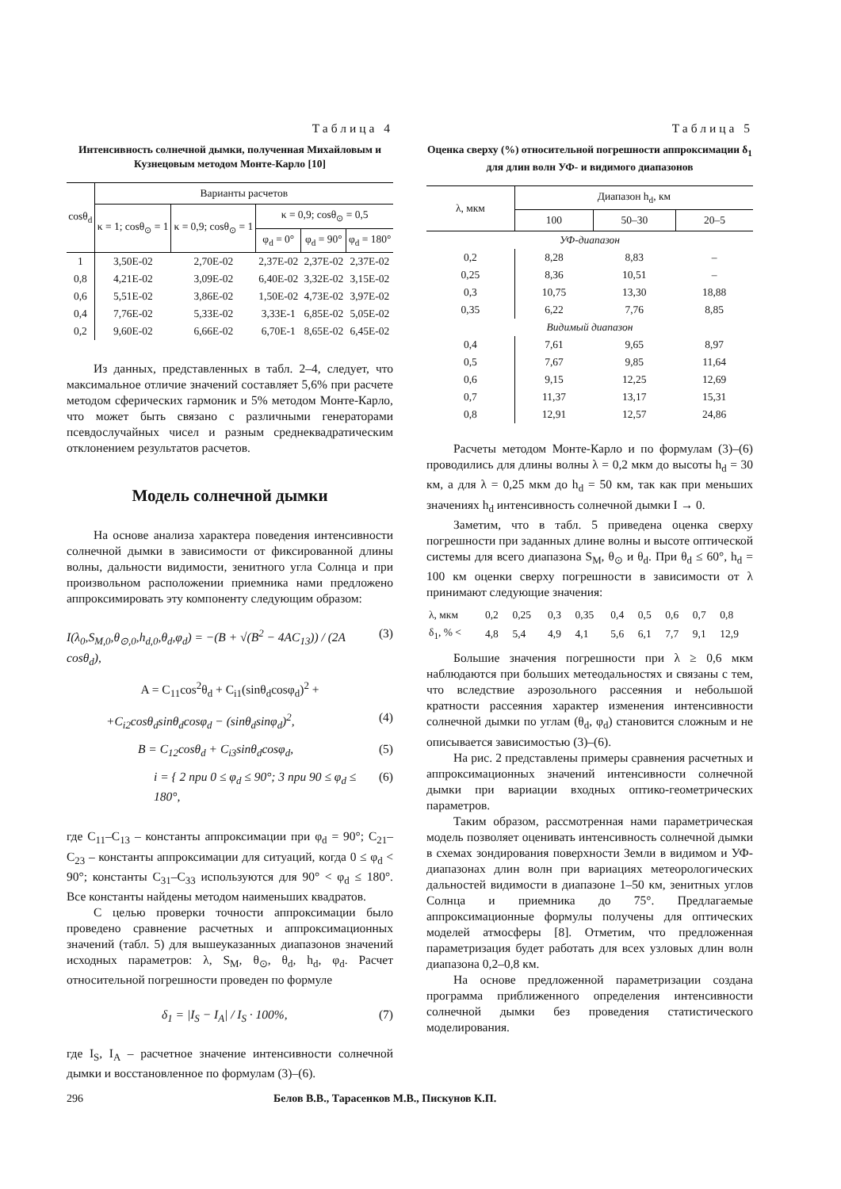Таблица 4
Интенсивность солнечной дымки, полученная Михайловым и Кузнецовым методом Монте-Карло [10]
| cosθ<sub>d</sub> | Варианты расчетов | | | | |
| --- | --- | --- | --- | --- | --- |
| | κ = 1; cosθ<sub>⊙</sub> = 1 | κ = 0,9; cosθ<sub>⊙</sub> = 1 | κ = 0,9; cosθ<sub>⊙</sub> = 0,5 | | |
| | | | φ<sub>d</sub> = 0° | φ<sub>d</sub> = 90° | φ<sub>d</sub> = 180° |
| 1 | 3,50E-02 | 2,70E-02 | 2,37E-02 | 2,37E-02 | 2,37E-02 |
| 0,8 | 4,21E-02 | 3,09E-02 | 6,40E-02 | 3,32E-02 | 3,15E-02 |
| 0,6 | 5,51E-02 | 3,86E-02 | 1,50E-02 | 4,73E-02 | 3,97E-02 |
| 0,4 | 7,76E-02 | 5,33E-02 | 3,33E-1 | 6,85E-02 | 5,05E-02 |
| 0,2 | 9,60E-02 | 6,66E-02 | 6,70E-1 | 8,65E-02 | 6,45E-02 |
Из данных, представленных в табл. 2–4, следует, что максимальное отличие значений составляет 5,6% при расчете методом сферических гармоник и 5% методом Монте-Карло, что может быть связано с различными генераторами псевдослучайных чисел и разным среднеквадратическим отклонением результатов расчетов.
Модель солнечной дымки
На основе анализа характера поведения интенсивности солнечной дымки в зависимости от фиксированной длины волны, дальности видимости, зенитного угла Солнца и при произвольном расположении приемника нами предложено аппроксимировать эту компоненту следующим образом:
I(λ<sub>0</sub>,S<sub>M,0</sub>,θ<sub>⊙,0</sub>,h<sub>d,0</sub>,θ<sub>d</sub>,φ<sub>d</sub>) = −(B + √(B<sup>2</sup> − 4AC<sub>13</sub>)) / (2A cosθ<sub>d</sub>), (3)
A = C<sub>11</sub>cos<sup>2</sup>θ<sub>d</sub> + C<sub>i1</sub>(sinθ<sub>d</sub>cosφ<sub>d</sub>)<sup>2</sup> +
+C<sub>i2</sub>cosθ<sub>d</sub>sinθ<sub>d</sub>cosφ<sub>d</sub> − (sinθ<sub>d</sub>sinφ<sub>d</sub>)<sup>2</sup>, (4)
B = C<sub>12</sub>cosθ<sub>d</sub> + C<sub>i3</sub>sinθ<sub>d</sub>cosφ<sub>d</sub>, (5)
i = { 2 при 0 ≤ φ<sub>d</sub> ≤ 90°; 3 при 90 ≤ φ<sub>d</sub> ≤ 180°, (6)
где C<sub>11</sub>–C<sub>13</sub> – константы аппроксимации при φ<sub>d</sub> = 90°; C<sub>21</sub>–C<sub>23</sub> – константы аппроксимации для ситуаций, когда 0 ≤ φ<sub>d</sub> < 90°; константы C<sub>31</sub>–C<sub>33</sub> используются для 90° < φ<sub>d</sub> ≤ 180°. Все константы найдены методом наименьших квадратов.
С целью проверки точности аппроксимации было проведено сравнение расчетных и аппроксимационных значений (табл. 5) для вышеуказанных диапазонов значений исходных параметров: λ, S<sub>M</sub>, θ<sub>⊙</sub>, θ<sub>d</sub>, h<sub>d</sub>, φ<sub>d</sub>. Расчет относительной погрешности проведен по формуле
δ<sub>1</sub> = |I<sub>S</sub> − I<sub>A</sub>| / I<sub>S</sub> · 100%, (7)
где I<sub>S</sub>, I<sub>A</sub> – расчетное значение интенсивности солнечной дымки и восстановленное по формулам (3)–(6).
Таблица 5
Оценка сверху (%) относительной погрешности аппроксимации δ<sub>1</sub> для длин волн УФ- и видимого диапазонов
| λ, мкм | Диапазон h<sub>d</sub>, км | | |
| --- | --- | --- | --- |
| | 100 | 50–30 | 20–5 |
| УФ-диапазон | | | |
| 0,2 | 8,28 | 8,83 | – |
| 0,25 | 8,36 | 10,51 | – |
| 0,3 | 10,75 | 13,30 | 18,88 |
| 0,35 | 6,22 | 7,76 | 8,85 |
| Видимый диапазон | | | |
| 0,4 | 7,61 | 9,65 | 8,97 |
| 0,5 | 7,67 | 9,85 | 11,64 |
| 0,6 | 9,15 | 12,25 | 12,69 |
| 0,7 | 11,37 | 13,17 | 15,31 |
| 0,8 | 12,91 | 12,57 | 24,86 |
Расчеты методом Монте-Карло и по формулам (3)–(6) проводились для длины волны λ = 0,2 мкм до высоты h<sub>d</sub> = 30 км, а для λ = 0,25 мкм до h<sub>d</sub> = 50 км, так как при меньших значениях h<sub>d</sub> интенсивность солнечной дымки I → 0.
Заметим, что в табл. 5 приведена оценка сверху погрешности при заданных длине волны и высоте оптической системы для всего диапазона S<sub>M</sub>, θ<sub>⊙</sub> и θ<sub>d</sub>. При θ<sub>d</sub> ≤ 60°, h<sub>d</sub> = 100 км оценки сверху погрешности в зависимости от λ принимают следующие значения:
| λ, мкм | 0,2 | 0,25 | 0,3 | 0,35 | 0,4 | 0,5 | 0,6 | 0,7 | 0,8 |
| δ<sub>1</sub>, % < | 4,8 | 5,4 | 4,9 | 4,1 | 5,6 | 6,1 | 7,7 | 9,1 | 12,9 |
Большие значения погрешности при λ ≥ 0,6 мкм наблюдаются при больших метеодальностях и связаны с тем, что вследствие аэрозольного рассеяния и небольшой кратности рассеяния характер изменения интенсивности солнечной дымки по углам (θ<sub>d</sub>, φ<sub>d</sub>) становится сложным и не описывается зависимостью (3)–(6).
На рис. 2 представлены примеры сравнения расчетных и аппроксимационных значений интенсивности солнечной дымки при вариации входных оптико-геометрических параметров.
Таким образом, рассмотренная нами параметрическая модель позволяет оценивать интенсивность солнечной дымки в схемах зондирования поверхности Земли в видимом и УФ-диапазонах длин волн при вариациях метеорологических дальностей видимости в диапазоне 1–50 км, зенитных углов Солнца и приемника до 75°. Предлагаемые аппроксимационные формулы получены для оптических моделей атмосферы [8]. Отметим, что предложенная параметризация будет работать для всех узловых длин волн диапазона 0,2–0,8 км.
На основе предложенной параметризации создана программа приближенного определения интенсивности солнечной дымки без проведения статистического моделирования.
296 Белов В.В., Тарасенков М.В., Пискунов К.П.